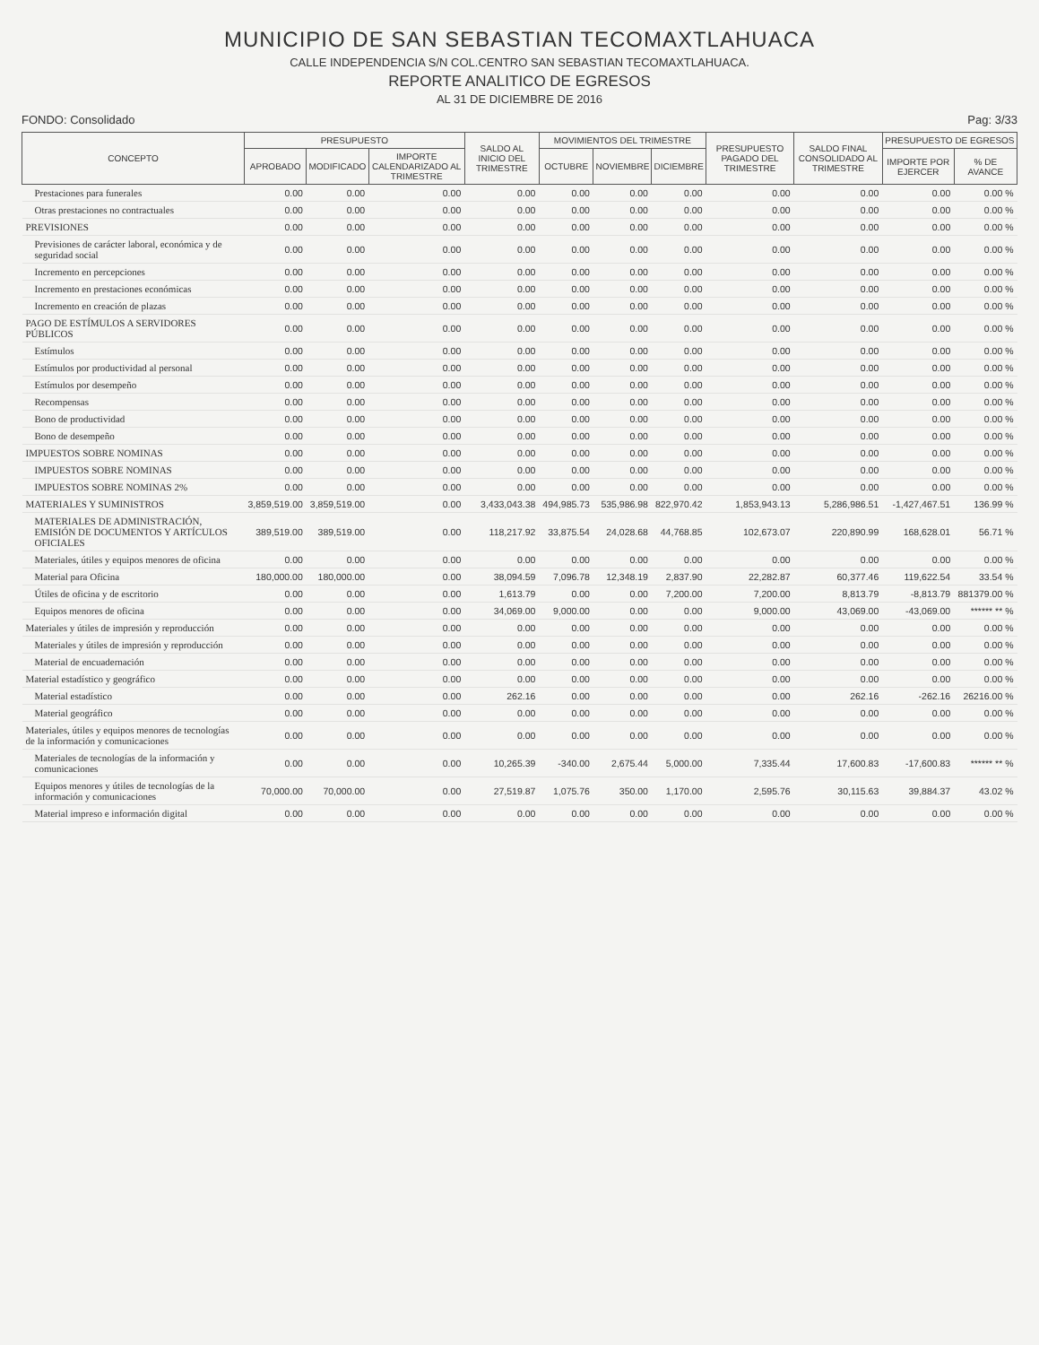MUNICIPIO DE SAN SEBASTIAN TECOMAXTLAHUACA
CALLE INDEPENDENCIA S/N COL.CENTRO SAN SEBASTIAN TECOMAXTLAHUACA.
REPORTE ANALITICO DE EGRESOS
AL 31 DE DICIEMBRE DE 2016
FONDO: Consolidado Pag: 3/33
| CONCEPTO | PRESUPUESTO | | | SALDO AL INICIO DEL TRIMESTRE | MOVIMIENTOS DEL TRIMESTRE | | | PRESUPUESTO PAGADO DEL TRIMESTRE | SALDO FINAL CONSOLIDADO AL TRIMESTRE | PRESUPUESTO DE EGRESOS | |
| --- | --- | --- | --- | --- | --- | --- | --- | --- | --- | --- | --- |
| | APROBADO | MODIFICADO | IMPORTE CALENDARIZADO AL TRIMESTRE | | OCTUBRE | NOVIEMBRE | DICIEMBRE | | | IMPORTE POR EJERCER | % DE AVANCE |
| Prestaciones para funerales | 0.00 | 0.00 | 0.00 | 0.00 | 0.00 | 0.00 | 0.00 | 0.00 | 0.00 | 0.00 | 0.00 % |
| Otras prestaciones no contractuales | 0.00 | 0.00 | 0.00 | 0.00 | 0.00 | 0.00 | 0.00 | 0.00 | 0.00 | 0.00 | 0.00 % |
| PREVISIONES | 0.00 | 0.00 | 0.00 | 0.00 | 0.00 | 0.00 | 0.00 | 0.00 | 0.00 | 0.00 | 0.00 % |
| Previsiones de carácter laboral, económica y de seguridad social | 0.00 | 0.00 | 0.00 | 0.00 | 0.00 | 0.00 | 0.00 | 0.00 | 0.00 | 0.00 | 0.00 % |
| Incremento en percepciones | 0.00 | 0.00 | 0.00 | 0.00 | 0.00 | 0.00 | 0.00 | 0.00 | 0.00 | 0.00 | 0.00 % |
| Incremento en prestaciones económicas | 0.00 | 0.00 | 0.00 | 0.00 | 0.00 | 0.00 | 0.00 | 0.00 | 0.00 | 0.00 | 0.00 % |
| Incremento en creación de plazas | 0.00 | 0.00 | 0.00 | 0.00 | 0.00 | 0.00 | 0.00 | 0.00 | 0.00 | 0.00 | 0.00 % |
| PAGO DE ESTÍMULOS A SERVIDORES PÚBLICOS | 0.00 | 0.00 | 0.00 | 0.00 | 0.00 | 0.00 | 0.00 | 0.00 | 0.00 | 0.00 | 0.00 % |
| Estímulos | 0.00 | 0.00 | 0.00 | 0.00 | 0.00 | 0.00 | 0.00 | 0.00 | 0.00 | 0.00 | 0.00 % |
| Estímulos por productividad al personal | 0.00 | 0.00 | 0.00 | 0.00 | 0.00 | 0.00 | 0.00 | 0.00 | 0.00 | 0.00 | 0.00 % |
| Estímulos por desempeño | 0.00 | 0.00 | 0.00 | 0.00 | 0.00 | 0.00 | 0.00 | 0.00 | 0.00 | 0.00 | 0.00 % |
| Recompensas | 0.00 | 0.00 | 0.00 | 0.00 | 0.00 | 0.00 | 0.00 | 0.00 | 0.00 | 0.00 | 0.00 % |
| Bono de productividad | 0.00 | 0.00 | 0.00 | 0.00 | 0.00 | 0.00 | 0.00 | 0.00 | 0.00 | 0.00 | 0.00 % |
| Bono de desempeño | 0.00 | 0.00 | 0.00 | 0.00 | 0.00 | 0.00 | 0.00 | 0.00 | 0.00 | 0.00 | 0.00 % |
| IMPUESTOS SOBRE NOMINAS | 0.00 | 0.00 | 0.00 | 0.00 | 0.00 | 0.00 | 0.00 | 0.00 | 0.00 | 0.00 | 0.00 % |
| IMPUESTOS SOBRE NOMINAS | 0.00 | 0.00 | 0.00 | 0.00 | 0.00 | 0.00 | 0.00 | 0.00 | 0.00 | 0.00 | 0.00 % |
| IMPUESTOS SOBRE NOMINAS 2% | 0.00 | 0.00 | 0.00 | 0.00 | 0.00 | 0.00 | 0.00 | 0.00 | 0.00 | 0.00 | 0.00 % |
| MATERIALES Y SUMINISTROS | 3,859,519.00 | 3,859,519.00 | 0.00 | 3,433,043.38 | 494,985.73 | 535,986.98 | 822,970.42 | 1,853,943.13 | 5,286,986.51 | -1,427,467.51 | 136.99 % |
| MATERIALES DE ADMINISTRACIÓN, EMISIÓN DE DOCUMENTOS Y ARTÍCULOS OFICIALES | 389,519.00 | 389,519.00 | 0.00 | 118,217.92 | 33,875.54 | 24,028.68 | 44,768.85 | 102,673.07 | 220,890.99 | 168,628.01 | 56.71 % |
| Materiales, útiles y equipos menores de oficina | 0.00 | 0.00 | 0.00 | 0.00 | 0.00 | 0.00 | 0.00 | 0.00 | 0.00 | 0.00 | 0.00 % |
| Material para Oficina | 180,000.00 | 180,000.00 | 0.00 | 38,094.59 | 7,096.78 | 12,348.19 | 2,837.90 | 22,282.87 | 60,377.46 | 119,622.54 | 33.54 % |
| Útiles de oficina y de escritorio | 0.00 | 0.00 | 0.00 | 1,613.79 | 0.00 | 0.00 | 7,200.00 | 7,200.00 | 8,813.79 | -8,813.79 | 881379.00 % |
| Equipos menores de oficina | 0.00 | 0.00 | 0.00 | 34,069.00 | 9,000.00 | 0.00 | 0.00 | 9,000.00 | 43,069.00 | -43,069.00 | ****** ** % |
| Materiales y útiles de impresión y reproducción | 0.00 | 0.00 | 0.00 | 0.00 | 0.00 | 0.00 | 0.00 | 0.00 | 0.00 | 0.00 | 0.00 % |
| Materiales y útiles de impresión y reproducción | 0.00 | 0.00 | 0.00 | 0.00 | 0.00 | 0.00 | 0.00 | 0.00 | 0.00 | 0.00 | 0.00 % |
| Material de encuadernación | 0.00 | 0.00 | 0.00 | 0.00 | 0.00 | 0.00 | 0.00 | 0.00 | 0.00 | 0.00 | 0.00 % |
| Material estadístico y geográfico | 0.00 | 0.00 | 0.00 | 0.00 | 0.00 | 0.00 | 0.00 | 0.00 | 0.00 | 0.00 | 0.00 % |
| Material estadístico | 0.00 | 0.00 | 0.00 | 262.16 | 0.00 | 0.00 | 0.00 | 0.00 | 262.16 | -262.16 | 26216.00 % |
| Material geográfico | 0.00 | 0.00 | 0.00 | 0.00 | 0.00 | 0.00 | 0.00 | 0.00 | 0.00 | 0.00 | 0.00 % |
| Materiales, útiles y equipos menores de tecnologías de la información y comunicaciones | 0.00 | 0.00 | 0.00 | 0.00 | 0.00 | 0.00 | 0.00 | 0.00 | 0.00 | 0.00 | 0.00 % |
| Materiales de tecnologías de la información y comunicaciones | 0.00 | 0.00 | 0.00 | 10,265.39 | -340.00 | 2,675.44 | 5,000.00 | 7,335.44 | 17,600.83 | -17,600.83 | ****** ** % |
| Equipos menores y útiles de tecnologías de la información y comunicaciones | 70,000.00 | 70,000.00 | 0.00 | 27,519.87 | 1,075.76 | 350.00 | 1,170.00 | 2,595.76 | 30,115.63 | 39,884.37 | 43.02 % |
| Material impreso e información digital | 0.00 | 0.00 | 0.00 | 0.00 | 0.00 | 0.00 | 0.00 | 0.00 | 0.00 | 0.00 | 0.00 % |